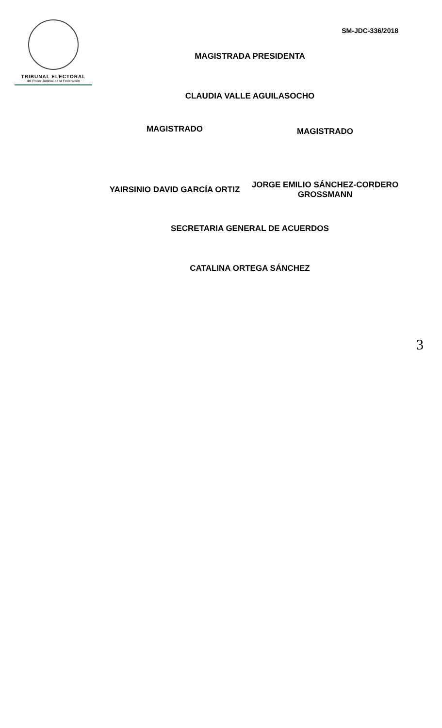TRIBUNAL ELECTORAL
del Poder Judicial de la Federación
SM-JDC-336/2018
MAGISTRADA PRESIDENTA
CLAUDIA VALLE AGUILASOCHO
MAGISTRADO
MAGISTRADO
YAIRSINIO DAVID GARCÍA ORTIZ
JORGE EMILIO SÁNCHEZ-CORDERO GROSSMANN
SECRETARIA GENERAL DE ACUERDOS
CATALINA ORTEGA SÁNCHEZ
3